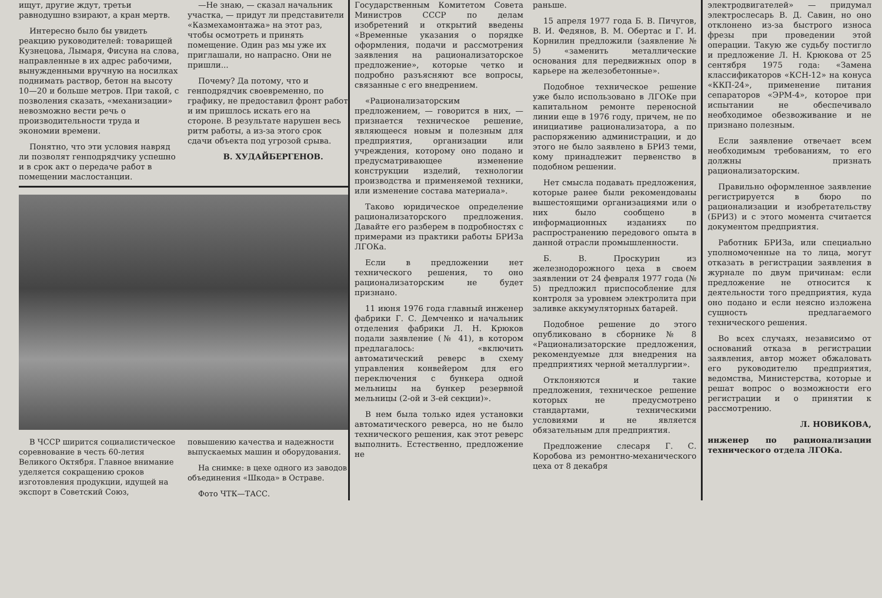ищут, другие ждут, третьи равнодушно взирают, а кран мертв.
Интересно было бы увидеть реакцию руководителей: товарищей Кузнецова, Лымаря, Фисуна на слова, направленные в их адрес рабочими, вынужденными вручную на носилках поднимать раствор, бетон на высоту 10—20 и больше метров. При такой, с позволения сказать, «механизации» невозможно вести речь о производительности труда и экономии времени.
Понятно, что эти условия навряд ли позволят генподрядчику успешно и в срок акт о передаче работ в помещении маслостанции.
—Не знаю, — сказал начальник участка, — придут ли представители «Казмехамонтажа» на этот раз, чтобы осмотреть и принять помещение. Один раз мы уже их приглашали, но напрасно. Они не пришли...
Почему? Да потому, что и генподрядчик своевременно, по графику, не предоставил фронт работ и им пришлось искать его на стороне. В результате нарушен весь ритм работы, а из-за этого срок сдачи объекта под угрозой срыва.
В. ХУДАЙБЕРГЕНОВ.
В ЧССР ширится социалистическое соревнование в честь 60-летия Великого Октября. Главное внимание уделяется сокращению сроков изготовления продукции, идущей на экспорт в Советский Союз, повышению качества и надежности выпускаемых машин и оборудования.
На снимке: в цехе одного из заводов объединения «Шкода» в Остраве.
Фото ЧТК—ТАСС.
Государственным Комитетом Совета Министров СССР по делам изобретений и открытий введены «Временные указания о порядке оформления, подачи и рассмотрения заявления на рационализаторское предложение», которые четко и подробно разъясняют все вопросы, связанные с его внедрением.
«Рационализаторским предложением, — говорится в них, — признается техническое решение, являющееся новым и полезным для предприятия, организации или учреждения, которому оно подано и предусматривающее изменение конструкции изделий, технологии производства и применяемой техники, или изменение состава материала».
Таково юридическое определение рационализаторского предложения. Давайте его разберем в подробностях с примерами из практики работы БРИЗа ЛГОКа.
Если в предложении нет технического решения, то оно рационализаторским не будет признано.
11 июня 1976 года главный инженер фабрики Г. С. Демченко и начальник отделения фабрики Л. Н. Крюков подали заявление (№ 41), в котором предлагалось: «включить автоматический реверс в схему управления конвейером для его переключения с бункера одной мельницы на бункер резервной мельницы (2-ой и 3-ей секции)».
В нем была только идея установки автоматического реверса, но не было технического решения, как этот реверс выполнить. Естественно, предложение не
раньше.
15 апреля 1977 года Б. В. Пичугов, В. И. Федянов, В. М. Обертас и Г. И. Корнилин предложили (заявление № 5) «заменить металлические основания для передвижных опор в карьере на железобетонные».
Подобное техническое решение уже было использовано в ЛГОКе при капитальном ремонте переносной линии еще в 1976 году, причем, не по инициативе рационализатора, а по распоряжению администрации, и до этого не было заявлено в БРИЗ теми, кому принадлежит первенство в подобном решении.
Нет смысла подавать предложения, которые ранее были рекомендованы вышестоящими организациями или о них было сообщено в информационных изданиях по распространению передового опыта в данной отрасли промышленности.
Б. В. Проскурин из железнодорожного цеха в своем заявлении от 24 февраля 1977 года (№ 5) предложил приспособление для контроля за уровнем электролита при заливке аккумуляторных батарей.
Подобное решение до этого опубликовано в сборнике № 8 «Рационализаторские предложения, рекомендуемые для внедрения на предприятиях черной металлургии».
Отклоняются и такие предложения, техническое решение которых не предусмотрено стандартами, техническими условиями и не является обязательным для предприятия.
Предложение слесаря Г. С. Коробова из ремонтно-механического цеха от 8 декабря
электродвигателей» — придумал электрослесарь В. Д. Савин, но оно отклонено из-за быстрого износа фрезы при проведении этой операции. Такую же судьбу постигло и предложение Л. Н. Крюкова от 25 сентября 1975 года: «Замена классификаторов «КСН-12» на конуса «ККП-24», применение питания сепараторов «ЭРМ-4», которое при испытании не обеспечивало необходимое обезвоживание и не признано полезным.
Если заявление отвечает всем необходимым требованиям, то его должны признать рационализаторским.
Правильно оформленное заявление регистрируется в бюро по рационализации и изобретательству (БРИЗ) и с этого момента считается документом предприятия.
Работник БРИЗа, или специально уполномоченные на то лица, могут отказать в регистрации заявления в журнале по двум причинам: если предложение не относится к деятельности того предприятия, куда оно подано и если неясно изложена сущность предлагаемого технического решения.
Во всех случаях, независимо от оснований отказа в регистрации заявления, автор может обжаловать его руководителю предприятия, ведомства, Министерства, которые и решат вопрос о возможности его регистрации и о принятии к рассмотрению.
Л. НОВИКОВА,
инженер по рационализации технического отдела ЛГОКа.